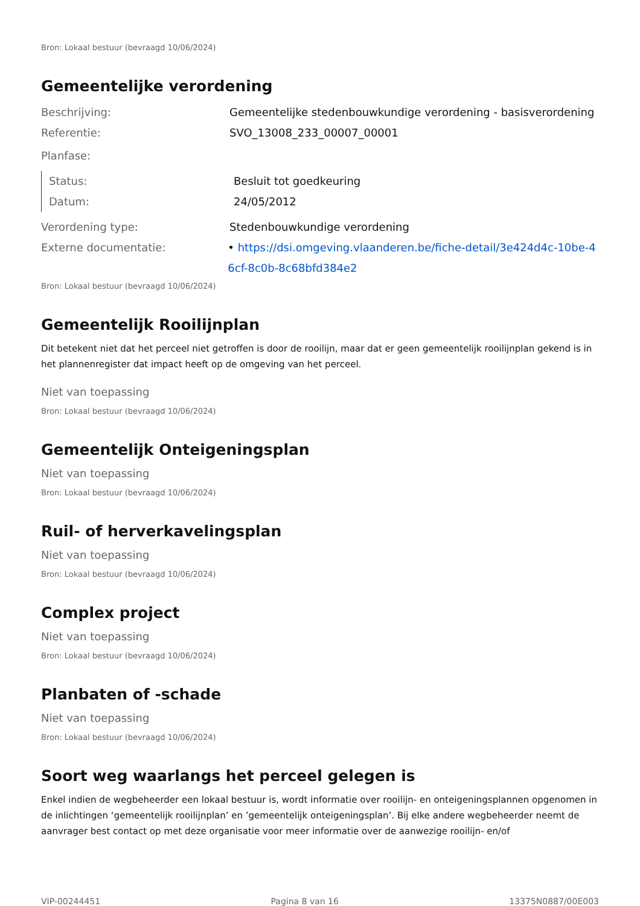Bron: Lokaal bestuur (bevraagd 10/06/2024)
Gemeentelijke verordening
Beschrijving: Gemeentelijke stedenbouwkundige verordening - basisverordening
Referentie: SVO_13008_233_00007_00001
Planfase:
Status: Besluit tot goedkeuring
Datum: 24/05/2012
Verordening type: Stedenbouwkundige verordening
Externe documentatie: • https://dsi.omgeving.vlaanderen.be/fiche-detail/3e424d4c-10be-46cf-8c0b-8c68bfd384e2
Bron: Lokaal bestuur (bevraagd 10/06/2024)
Gemeentelijk Rooilijnplan
Dit betekent niet dat het perceel niet getroffen is door de rooilijn, maar dat er geen gemeentelijk rooilijnplan gekend is in het plannenregister dat impact heeft op de omgeving van het perceel.
Niet van toepassing
Bron: Lokaal bestuur (bevraagd 10/06/2024)
Gemeentelijk Onteigeningsplan
Niet van toepassing
Bron: Lokaal bestuur (bevraagd 10/06/2024)
Ruil- of herverkavelingsplan
Niet van toepassing
Bron: Lokaal bestuur (bevraagd 10/06/2024)
Complex project
Niet van toepassing
Bron: Lokaal bestuur (bevraagd 10/06/2024)
Planbaten of -schade
Niet van toepassing
Bron: Lokaal bestuur (bevraagd 10/06/2024)
Soort weg waarlangs het perceel gelegen is
Enkel indien de wegbeheerder een lokaal bestuur is, wordt informatie over rooilijn- en onteigeningsplannen opgenomen in de inlichtingen ‘gemeentelijk rooilijnplan’ en ’gemeentelijk onteigeningsplan’. Bij elke andere wegbeheerder neemt de aanvrager best contact op met deze organisatie voor meer informatie over de aanwezige rooilijn- en/of
VIP-00244451 Pagina 8 van 16 13375N0887/00E003